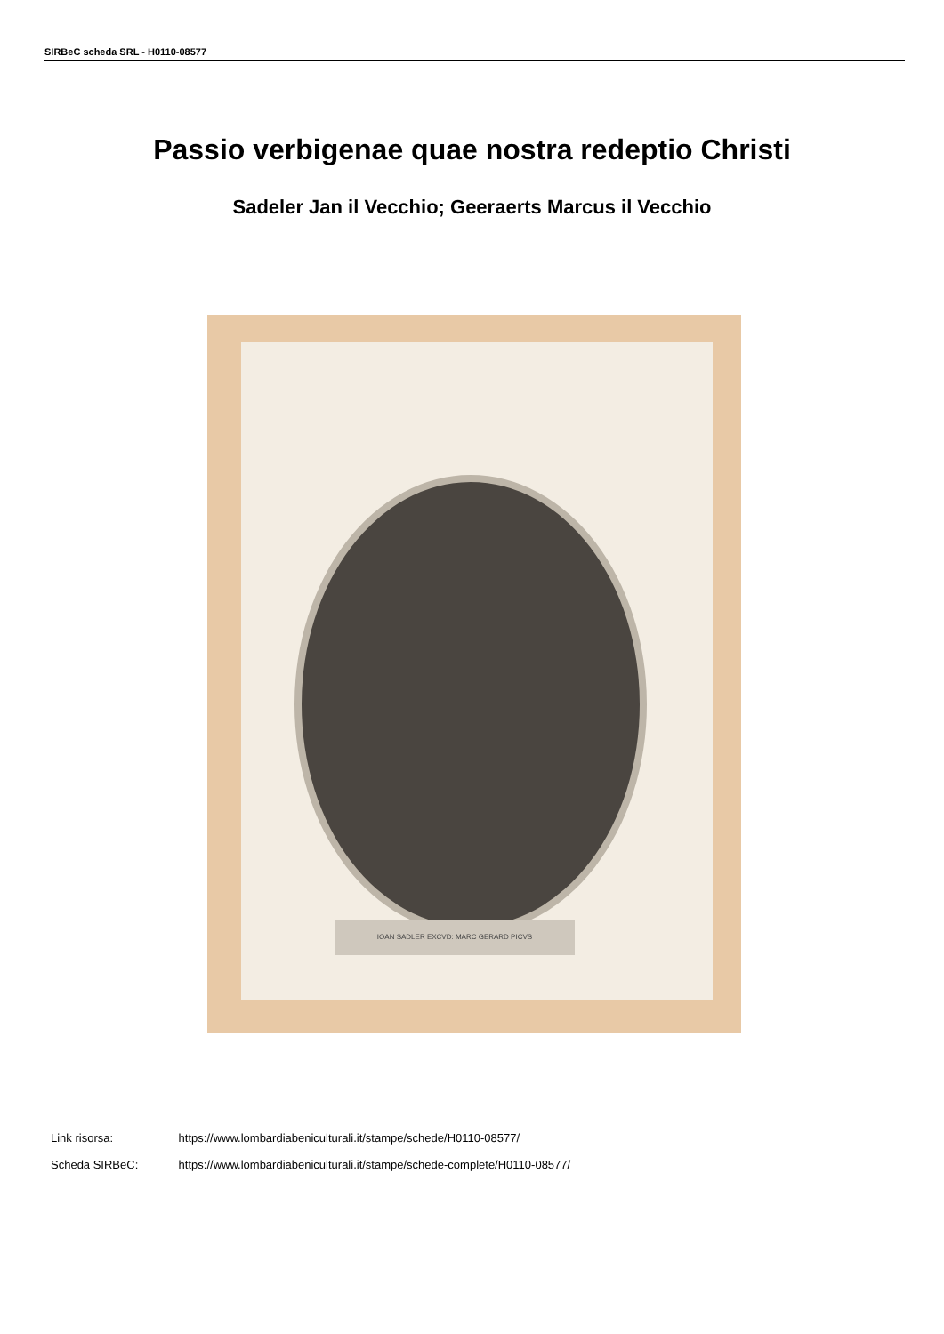SIRBeC scheda SRL - H0110-08577
Passio verbigenae quae nostra redeptio Christi
Sadeler Jan il Vecchio; Geeraerts Marcus il Vecchio
IOAN SADLER EXCVD: MARC GERARD PICVS
Link risorsa: https://www.lombardiabeniculturali.it/stampe/schede/H0110-08577/
Scheda SIRBeC: https://www.lombardiabeniculturali.it/stampe/schede-complete/H0110-08577/